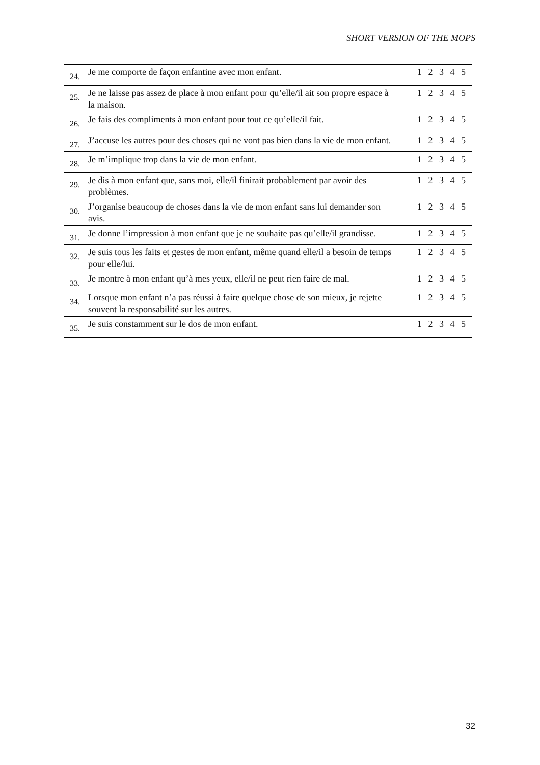SHORT VERSION OF THE MOPS
| 24. | Je me comporte de façon enfantine avec mon enfant. | 1 2 3 4 5 |
| 25. | Je ne laisse pas assez de place à mon enfant pour qu’elle/il ait son propre espace à la maison. | 1 2 3 4 5 |
| 26. | Je fais des compliments à mon enfant pour tout ce qu’elle/il fait. | 1 2 3 4 5 |
| 27. | J’accuse les autres pour des choses qui ne vont pas bien dans la vie de mon enfant. | 1 2 3 4 5 |
| 28. | Je m’implique trop dans la vie de mon enfant. | 1 2 3 4 5 |
| 29. | Je dis à mon enfant que, sans moi, elle/il finirait probablement par avoir des problèmes. | 1 2 3 4 5 |
| 30. | J’organise beaucoup de choses dans la vie de mon enfant sans lui demander son avis. | 1 2 3 4 5 |
| 31. | Je donne l’impression à mon enfant que je ne souhaite pas qu’elle/il grandisse. | 1 2 3 4 5 |
| 32. | Je suis tous les faits et gestes de mon enfant, même quand elle/il a besoin de temps pour elle/lui. | 1 2 3 4 5 |
| 33. | Je montre à mon enfant qu’à mes yeux, elle/il ne peut rien faire de mal. | 1 2 3 4 5 |
| 34. | Lorsque mon enfant n’a pas réussi à faire quelque chose de son mieux, je rejette souvent la responsabilité sur les autres. | 1 2 3 4 5 |
| 35. | Je suis constamment sur le dos de mon enfant. | 1 2 3 4 5 |
32